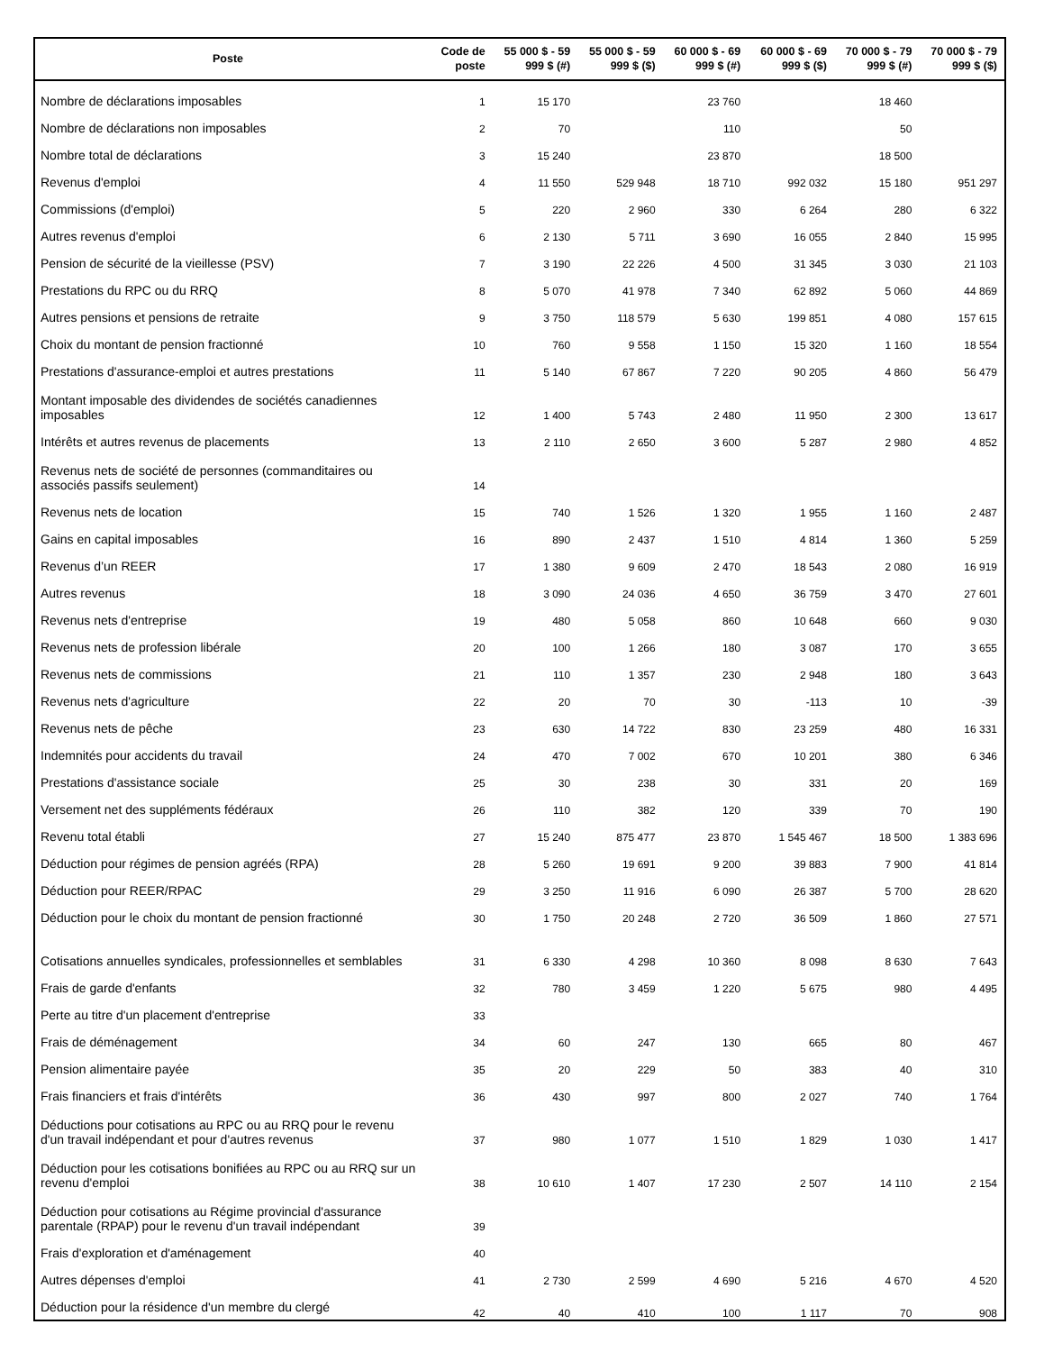| Poste | Code de poste | 55 000 $ - 59 999 $ (#) | 55 000 $ - 59 999 $ ($) | 60 000 $ - 69 999 $ (#) | 60 000 $ - 69 999 $ ($) | 70 000 $ - 79 999 $ (#) | 70 000 $ - 79 999 $ ($) |
| --- | --- | --- | --- | --- | --- | --- | --- |
| Nombre de déclarations imposables | 1 | 15 170 | | 23 760 | | 18 460 | |
| Nombre de déclarations non imposables | 2 | 70 | | 110 | | 50 | |
| Nombre total de déclarations | 3 | 15 240 | | 23 870 | | 18 500 | |
| Revenus d'emploi | 4 | 11 550 | 529 948 | 18 710 | 992 032 | 15 180 | 951 297 |
| Commissions (d'emploi) | 5 | 220 | 2 960 | 330 | 6 264 | 280 | 6 322 |
| Autres revenus d'emploi | 6 | 2 130 | 5 711 | 3 690 | 16 055 | 2 840 | 15 995 |
| Pension de sécurité de la vieillesse (PSV) | 7 | 3 190 | 22 226 | 4 500 | 31 345 | 3 030 | 21 103 |
| Prestations du RPC ou du RRQ | 8 | 5 070 | 41 978 | 7 340 | 62 892 | 5 060 | 44 869 |
| Autres pensions et pensions de retraite | 9 | 3 750 | 118 579 | 5 630 | 199 851 | 4 080 | 157 615 |
| Choix du montant de pension fractionné | 10 | 760 | 9 558 | 1 150 | 15 320 | 1 160 | 18 554 |
| Prestations d'assurance-emploi et autres prestations | 11 | 5 140 | 67 867 | 7 220 | 90 205 | 4 860 | 56 479 |
| Montant imposable des dividendes de sociétés canadiennes imposables | 12 | 1 400 | 5 743 | 2 480 | 11 950 | 2 300 | 13 617 |
| Intérêts et autres revenus de placements | 13 | 2 110 | 2 650 | 3 600 | 5 287 | 2 980 | 4 852 |
| Revenus nets de société de personnes (commanditaires ou associés passifs seulement) | 14 | | | | | | |
| Revenus nets de location | 15 | 740 | 1 526 | 1 320 | 1 955 | 1 160 | 2 487 |
| Gains en capital imposables | 16 | 890 | 2 437 | 1 510 | 4 814 | 1 360 | 5 259 |
| Revenus d’un REER | 17 | 1 380 | 9 609 | 2 470 | 18 543 | 2 080 | 16 919 |
| Autres revenus | 18 | 3 090 | 24 036 | 4 650 | 36 759 | 3 470 | 27 601 |
| Revenus nets d'entreprise | 19 | 480 | 5 058 | 860 | 10 648 | 660 | 9 030 |
| Revenus nets de profession libérale | 20 | 100 | 1 266 | 180 | 3 087 | 170 | 3 655 |
| Revenus nets de commissions | 21 | 110 | 1 357 | 230 | 2 948 | 180 | 3 643 |
| Revenus nets d'agriculture | 22 | 20 | 70 | 30 | -113 | 10 | -39 |
| Revenus nets de pêche | 23 | 630 | 14 722 | 830 | 23 259 | 480 | 16 331 |
| Indemnités pour accidents du travail | 24 | 470 | 7 002 | 670 | 10 201 | 380 | 6 346 |
| Prestations d'assistance sociale | 25 | 30 | 238 | 30 | 331 | 20 | 169 |
| Versement net des suppléments fédéraux | 26 | 110 | 382 | 120 | 339 | 70 | 190 |
| Revenu total établi | 27 | 15 240 | 875 477 | 23 870 | 1 545 467 | 18 500 | 1 383 696 |
| Déduction pour régimes de pension agréés (RPA) | 28 | 5 260 | 19 691 | 9 200 | 39 883 | 7 900 | 41 814 |
| Déduction pour REER/RPAC | 29 | 3 250 | 11 916 | 6 090 | 26 387 | 5 700 | 28 620 |
| Déduction pour le choix du montant de pension fractionné | 30 | 1 750 | 20 248 | 2 720 | 36 509 | 1 860 | 27 571 |
| Cotisations annuelles syndicales, professionnelles et semblables | 31 | 6 330 | 4 298 | 10 360 | 8 098 | 8 630 | 7 643 |
| Frais de garde d'enfants | 32 | 780 | 3 459 | 1 220 | 5 675 | 980 | 4 495 |
| Perte au titre d'un placement d'entreprise | 33 | | | | | | |
| Frais de déménagement | 34 | 60 | 247 | 130 | 665 | 80 | 467 |
| Pension alimentaire payée | 35 | 20 | 229 | 50 | 383 | 40 | 310 |
| Frais financiers et frais d'intérêts | 36 | 430 | 997 | 800 | 2 027 | 740 | 1 764 |
| Déductions pour cotisations au RPC ou au RRQ pour le revenu d'un travail indépendant et pour d'autres revenus | 37 | 980 | 1 077 | 1 510 | 1 829 | 1 030 | 1 417 |
| Déduction pour les cotisations bonifiées au RPC ou au RRQ sur un revenu d'emploi | 38 | 10 610 | 1 407 | 17 230 | 2 507 | 14 110 | 2 154 |
| Déduction pour cotisations au Régime provincial d'assurance parentale (RPAP) pour le revenu d'un travail indépendant | 39 | | | | | | |
| Frais d'exploration et d'aménagement | 40 | | | | | | |
| Autres dépenses d'emploi | 41 | 2 730 | 2 599 | 4 690 | 5 216 | 4 670 | 4 520 |
| Déduction pour la résidence d'un membre du clergé | 42 | 40 | 410 | 100 | 1 117 | 70 | 908 |